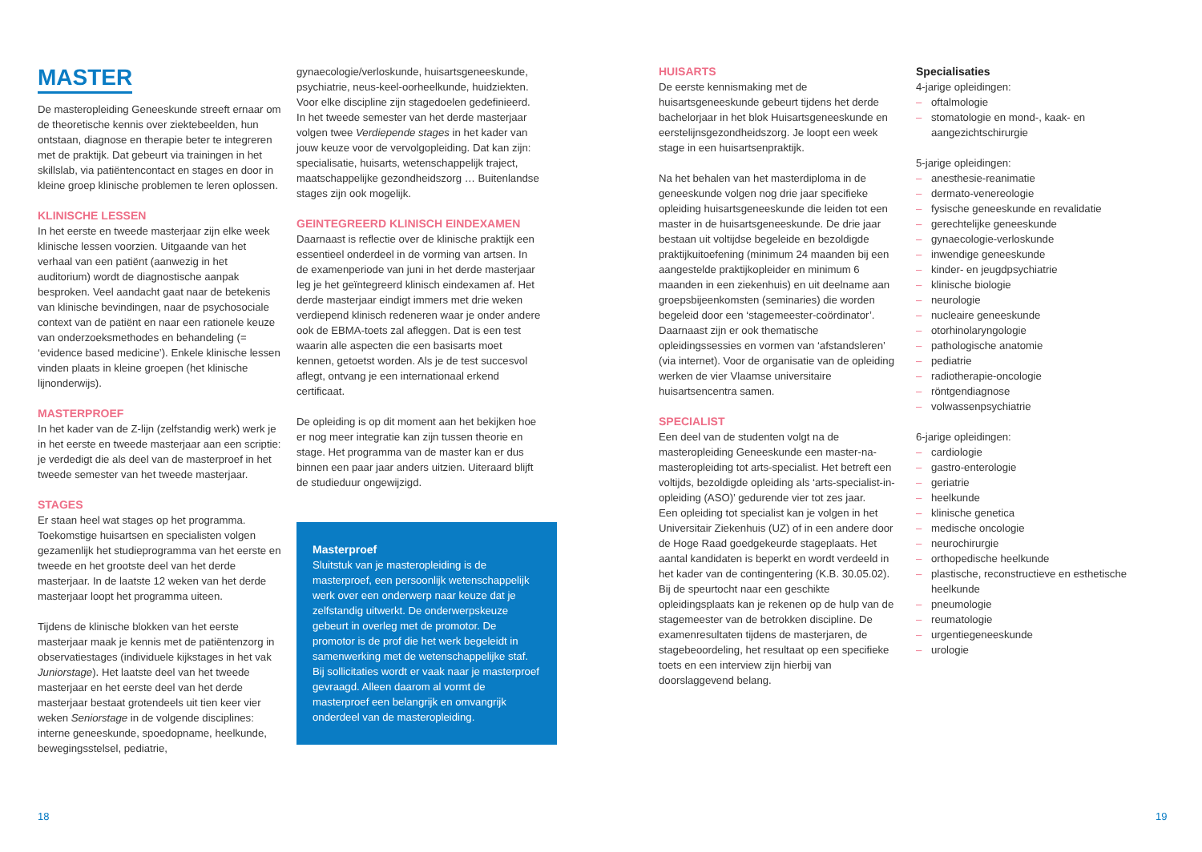MASTER
De masteropleiding Geneeskunde streeft ernaar om de theoretische kennis over ziektebeelden, hun ontstaan, diagnose en therapie beter te integreren met de praktijk. Dat gebeurt via trainingen in het skillslab, via patiëntencontact en stages en door in kleine groep klinische problemen te leren oplossen.
KLINISCHE LESSEN
In het eerste en tweede masterjaar zijn elke week klinische lessen voorzien. Uitgaande van het verhaal van een patiënt (aanwezig in het auditorium) wordt de diagnostische aanpak besproken. Veel aandacht gaat naar de betekenis van klinische bevindingen, naar de psychosociale context van de patiënt en naar een rationele keuze van onderzoeksmethodes en behandeling (= ‘evidence based medicine’). Enkele klinische lessen vinden plaats in kleine groepen (het klinische lijnonderwijs).
MASTERPROEF
In het kader van de Z-lijn (zelfstandig werk) werk je in het eerste en tweede masterjaar aan een scriptie: je verdedigt die als deel van de masterproef in het tweede semester van het tweede masterjaar.
STAGES
Er staan heel wat stages op het programma. Toekomstige huisartsen en specialisten volgen gezamenlijk het studieprogramma van het eerste en tweede en het grootste deel van het derde masterjaar. In de laatste 12 weken van het derde masterjaar loopt het programma uiteen.
Tijdens de klinische blokken van het eerste masterjaar maak je kennis met de patiëntenzorg in observatiestages (individuele kijkstages in het vak Juniorstage). Het laatste deel van het tweede masterjaar en het eerste deel van het derde masterjaar bestaat grotendeels uit tien keer vier weken Seniorstage in de volgende disciplines: interne geneeskunde, spoedopname, heelkunde, bewegingsstelsel, pediatrie,
gynaecologie/verloskunde, huisartsgeneeskunde, psychiatrie, neus-keel-oorheelkunde, huidziekten. Voor elke discipline zijn stagedoelen gedefinieerd. In het tweede semester van het derde masterjaar volgen twee Verdiepende stages in het kader van jouw keuze voor de vervolgopleiding. Dat kan zijn: specialisatie, huisarts, wetenschappelijk traject, maatschappelijke gezondheidszorg … Buitenlandse stages zijn ook mogelijk.
GEINTEGREERD KLINISCH EINDEXAMEN
Daarnaast is reflectie over de klinische praktijk een essentieel onderdeel in de vorming van artsen. In de examenperiode van juni in het derde masterjaar leg je het geïntegreerd klinisch eindexamen af. Het derde masterjaar eindigt immers met drie weken verdiepend klinisch redeneren waar je onder andere ook de EBMA-toets zal afleggen. Dat is een test waarin alle aspecten die een basisarts moet kennen, getoetst worden. Als je de test succesvol aflegt, ontvang je een internationaal erkend certificaat.
De opleiding is op dit moment aan het bekijken hoe er nog meer integratie kan zijn tussen theorie en stage. Het programma van de master kan er dus binnen een paar jaar anders uitzien. Uiteraard blijft de studieduur ongewijzigd.
Masterproef
Sluitstuk van je masteropleiding is de masterproef, een persoonlijk wetenschappelijk werk over een onderwerp naar keuze dat je zelfstandig uitwerkt. De onderwerpskeuze gebeurt in overleg met de promotor. De promotor is de prof die het werk begeleidt in samenwerking met de wetenschappelijke staf.
Bij sollicitaties wordt er vaak naar je masterproef gevraagd. Alleen daarom al vormt de masterproef een belangrijk en omvangrijk onderdeel van de masteropleiding.
HUISARTS
De eerste kennismaking met de huisartsgeneeskunde gebeurt tijdens het derde bachelorjaar in het blok Huisartsgeneeskunde en eerstelijnsgezondheidszorg. Je loopt een week stage in een huisartsenpraktijk.
Na het behalen van het masterdiploma in de geneeskunde volgen nog drie jaar specifieke opleiding huisartsgeneeskunde die leiden tot een master in de huisartsgeneeskunde. De drie jaar bestaan uit voltijdse begeleide en bezoldigde praktijkuitoefening (minimum 24 maanden bij een aangestelde praktijkopleider en minimum 6 maanden in een ziekenhuis) en uit deelname aan groepsbijeenkomsten (seminaries) die worden begeleid door een ‘stagemeester-coördinator’. Daarnaast zijn er ook thematische opleidingssessies en vormen van ‘afstandsleren’ (via internet). Voor de organisatie van de opleiding werken de vier Vlaamse universitaire huisartsencentra samen.
SPECIALIST
Een deel van de studenten volgt na de masteropleiding Geneeskunde een master-na-masteropleiding tot arts-specialist. Het betreft een voltijds, bezoldigde opleiding als ‘arts-specialist-in-opleiding (ASO)’ gedurende vier tot zes jaar.
Een opleiding tot specialist kan je volgen in het Universitair Ziekenhuis (UZ) of in een andere door de Hoge Raad goedgekeurde stageplaats. Het aantal kandidaten is beperkt en wordt verdeeld in het kader van de contingentering (K.B. 30.05.02). Bij de speurtocht naar een geschikte opleidingsplaats kan je rekenen op de hulp van de stagemeester van de betrokken discipline. De examenresultaten tijdens de masterjaren, de stagebeoordeling, het resultaat op een specifieke toets en een interview zijn hierbij van doorslaggevend belang.
Specialisaties
4-jarige opleidingen:
– oftalmologie
– stomatologie en mond-, kaak- en aangezichtschirurgie
5-jarige opleidingen:
– anesthesie-reanimatie
– dermato-venereologie
– fysische geneeskunde en revalidatie
– gerechtelijke geneeskunde
– gynaecologie-verloskunde
– inwendige geneeskunde
– kinder- en jeugdpsychiatrie
– klinische biologie
– neurologie
– nucleaire geneeskunde
– otorhinolaryngologie
– pathologische anatomie
– pediatrie
– radiotherapie-oncologie
– röntgendiagnose
– volwassenpsychiatrie
6-jarige opleidingen:
– cardiologie
– gastro-enterologie
– geriatrie
– heelkunde
– klinische genetica
– medische oncologie
– neurochirurgie
– orthopedische heelkunde
– plastische, reconstructieve en esthetische heelkunde
– pneumologie
– reumatologie
– urgentiegeneeskunde
– urologie
18 19